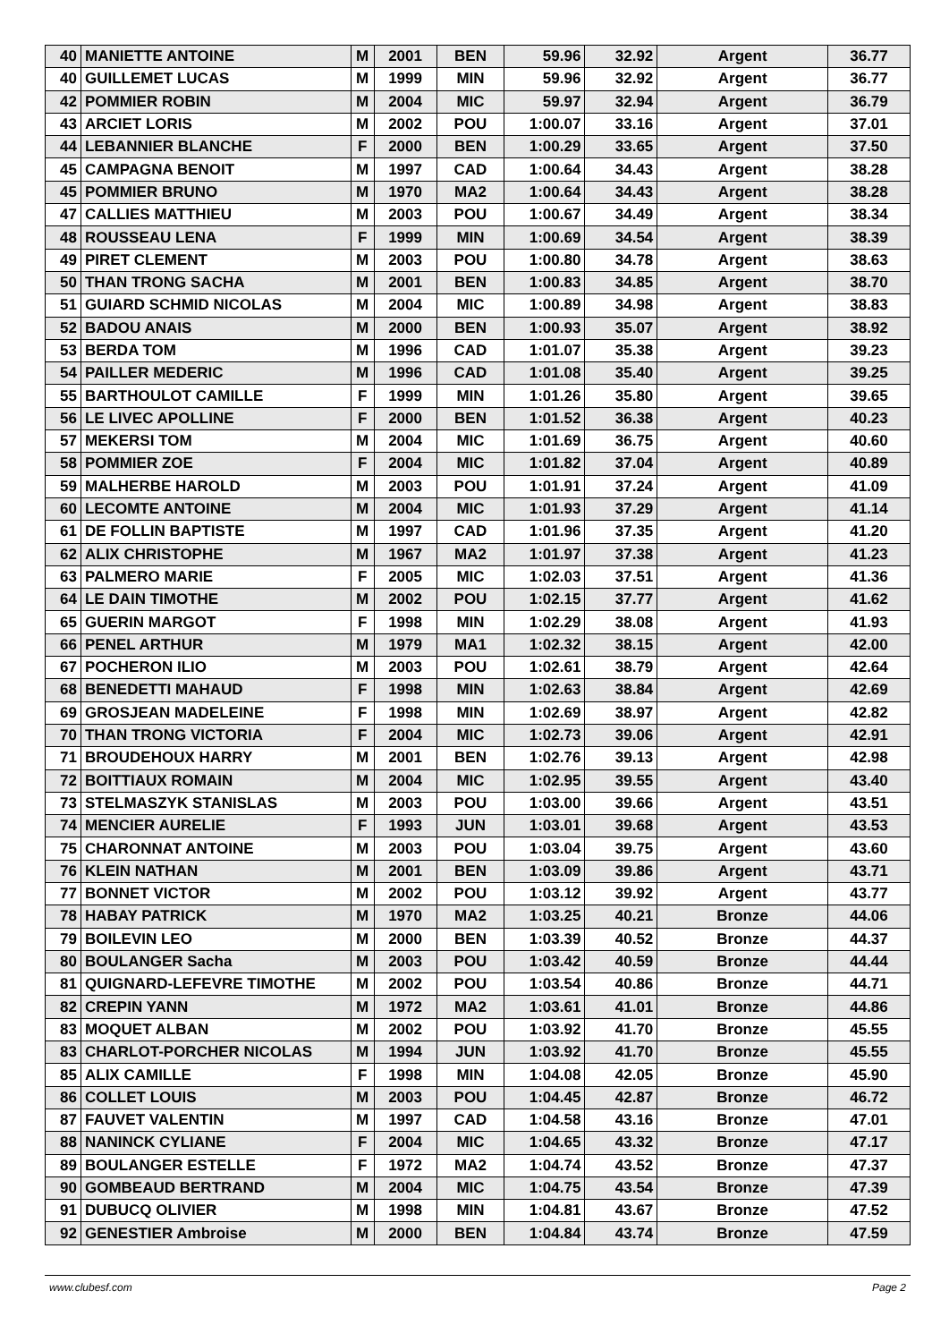| 40 | MANIETTE ANTOINE | M | 2001 | BEN | 59.96 | 32.92 | Argent | 36.77 |
| 40 | GUILLEMET LUCAS | M | 1999 | MIN | 59.96 | 32.92 | Argent | 36.77 |
| 42 | POMMIER ROBIN | M | 2004 | MIC | 59.97 | 32.94 | Argent | 36.79 |
| 43 | ARCIET LORIS | M | 2002 | POU | 1:00.07 | 33.16 | Argent | 37.01 |
| 44 | LEBANNIER BLANCHE | F | 2000 | BEN | 1:00.29 | 33.65 | Argent | 37.50 |
| 45 | CAMPAGNA BENOIT | M | 1997 | CAD | 1:00.64 | 34.43 | Argent | 38.28 |
| 45 | POMMIER BRUNO | M | 1970 | MA2 | 1:00.64 | 34.43 | Argent | 38.28 |
| 47 | CALLIES MATTHIEU | M | 2003 | POU | 1:00.67 | 34.49 | Argent | 38.34 |
| 48 | ROUSSEAU LENA | F | 1999 | MIN | 1:00.69 | 34.54 | Argent | 38.39 |
| 49 | PIRET CLEMENT | M | 2003 | POU | 1:00.80 | 34.78 | Argent | 38.63 |
| 50 | THAN TRONG SACHA | M | 2001 | BEN | 1:00.83 | 34.85 | Argent | 38.70 |
| 51 | GUIARD SCHMID NICOLAS | M | 2004 | MIC | 1:00.89 | 34.98 | Argent | 38.83 |
| 52 | BADOU ANAIS | M | 2000 | BEN | 1:00.93 | 35.07 | Argent | 38.92 |
| 53 | BERDA TOM | M | 1996 | CAD | 1:01.07 | 35.38 | Argent | 39.23 |
| 54 | PAILLER MEDERIC | M | 1996 | CAD | 1:01.08 | 35.40 | Argent | 39.25 |
| 55 | BARTHOULOT CAMILLE | F | 1999 | MIN | 1:01.26 | 35.80 | Argent | 39.65 |
| 56 | LE LIVEC APOLLINE | F | 2000 | BEN | 1:01.52 | 36.38 | Argent | 40.23 |
| 57 | MEKERSI TOM | M | 2004 | MIC | 1:01.69 | 36.75 | Argent | 40.60 |
| 58 | POMMIER ZOE | F | 2004 | MIC | 1:01.82 | 37.04 | Argent | 40.89 |
| 59 | MALHERBE HAROLD | M | 2003 | POU | 1:01.91 | 37.24 | Argent | 41.09 |
| 60 | LECOMTE ANTOINE | M | 2004 | MIC | 1:01.93 | 37.29 | Argent | 41.14 |
| 61 | DE FOLLIN BAPTISTE | M | 1997 | CAD | 1:01.96 | 37.35 | Argent | 41.20 |
| 62 | ALIX CHRISTOPHE | M | 1967 | MA2 | 1:01.97 | 37.38 | Argent | 41.23 |
| 63 | PALMERO MARIE | F | 2005 | MIC | 1:02.03 | 37.51 | Argent | 41.36 |
| 64 | LE DAIN TIMOTHE | M | 2002 | POU | 1:02.15 | 37.77 | Argent | 41.62 |
| 65 | GUERIN MARGOT | F | 1998 | MIN | 1:02.29 | 38.08 | Argent | 41.93 |
| 66 | PENEL ARTHUR | M | 1979 | MA1 | 1:02.32 | 38.15 | Argent | 42.00 |
| 67 | POCHERON ILIO | M | 2003 | POU | 1:02.61 | 38.79 | Argent | 42.64 |
| 68 | BENEDETTI MAHAUD | F | 1998 | MIN | 1:02.63 | 38.84 | Argent | 42.69 |
| 69 | GROSJEAN MADELEINE | F | 1998 | MIN | 1:02.69 | 38.97 | Argent | 42.82 |
| 70 | THAN TRONG VICTORIA | F | 2004 | MIC | 1:02.73 | 39.06 | Argent | 42.91 |
| 71 | BROUDEHOUX HARRY | M | 2001 | BEN | 1:02.76 | 39.13 | Argent | 42.98 |
| 72 | BOITTIAUX ROMAIN | M | 2004 | MIC | 1:02.95 | 39.55 | Argent | 43.40 |
| 73 | STELMASZYK STANISLAS | M | 2003 | POU | 1:03.00 | 39.66 | Argent | 43.51 |
| 74 | MENCIER AURELIE | F | 1993 | JUN | 1:03.01 | 39.68 | Argent | 43.53 |
| 75 | CHARONNAT ANTOINE | M | 2003 | POU | 1:03.04 | 39.75 | Argent | 43.60 |
| 76 | KLEIN NATHAN | M | 2001 | BEN | 1:03.09 | 39.86 | Argent | 43.71 |
| 77 | BONNET VICTOR | M | 2002 | POU | 1:03.12 | 39.92 | Argent | 43.77 |
| 78 | HABAY PATRICK | M | 1970 | MA2 | 1:03.25 | 40.21 | Bronze | 44.06 |
| 79 | BOILEVIN LEO | M | 2000 | BEN | 1:03.39 | 40.52 | Bronze | 44.37 |
| 80 | BOULANGER Sacha | M | 2003 | POU | 1:03.42 | 40.59 | Bronze | 44.44 |
| 81 | QUIGNARD-LEFEVRE TIMOTHE | M | 2002 | POU | 1:03.54 | 40.86 | Bronze | 44.71 |
| 82 | CREPIN YANN | M | 1972 | MA2 | 1:03.61 | 41.01 | Bronze | 44.86 |
| 83 | MOQUET ALBAN | M | 2002 | POU | 1:03.92 | 41.70 | Bronze | 45.55 |
| 83 | CHARLOT-PORCHER NICOLAS | M | 1994 | JUN | 1:03.92 | 41.70 | Bronze | 45.55 |
| 85 | ALIX CAMILLE | F | 1998 | MIN | 1:04.08 | 42.05 | Bronze | 45.90 |
| 86 | COLLET LOUIS | M | 2003 | POU | 1:04.45 | 42.87 | Bronze | 46.72 |
| 87 | FAUVET VALENTIN | M | 1997 | CAD | 1:04.58 | 43.16 | Bronze | 47.01 |
| 88 | NANINCK CYLIANE | F | 2004 | MIC | 1:04.65 | 43.32 | Bronze | 47.17 |
| 89 | BOULANGER ESTELLE | F | 1972 | MA2 | 1:04.74 | 43.52 | Bronze | 47.37 |
| 90 | GOMBEAUD BERTRAND | M | 2004 | MIC | 1:04.75 | 43.54 | Bronze | 47.39 |
| 91 | DUBUCQ OLIVIER | M | 1998 | MIN | 1:04.81 | 43.67 | Bronze | 47.52 |
| 92 | GENESTIER Ambroise | M | 2000 | BEN | 1:04.84 | 43.74 | Bronze | 47.59 |
www.clubesf.com Page 2